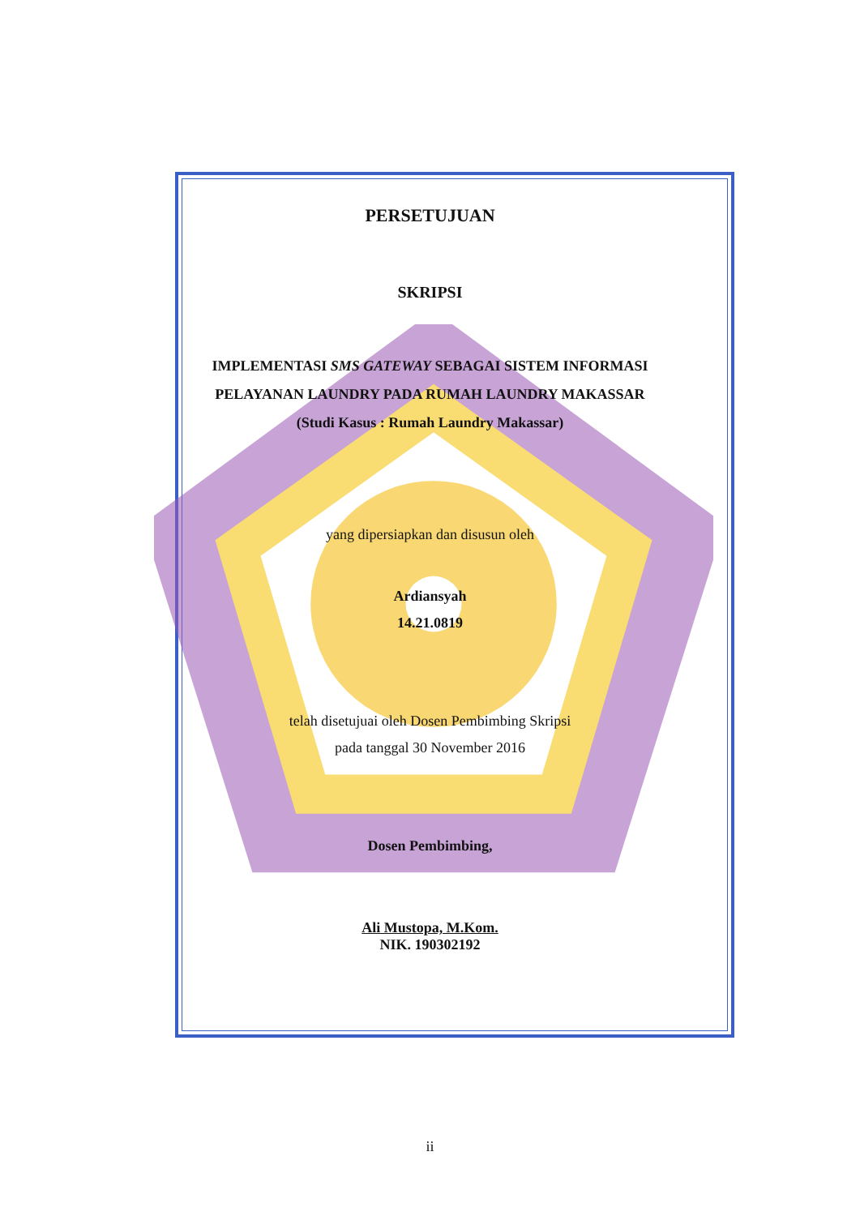PERSETUJUAN
SKRIPSI
IMPLEMENTASI SMS GATEWAY SEBAGAI SISTEM INFORMASI
PELAYANAN LAUNDRY PADA RUMAH LAUNDRY MAKASSAR
(Studi Kasus : Rumah Laundry Makassar)
yang dipersiapkan dan disusun oleh
Ardiansyah
14.21.0819
telah disetujuai oleh Dosen Pembimbing Skripsi
pada tanggal 30 November 2016
Dosen Pembimbing,
Ali Mustopa, M.Kom.
NIK. 190302192
ii